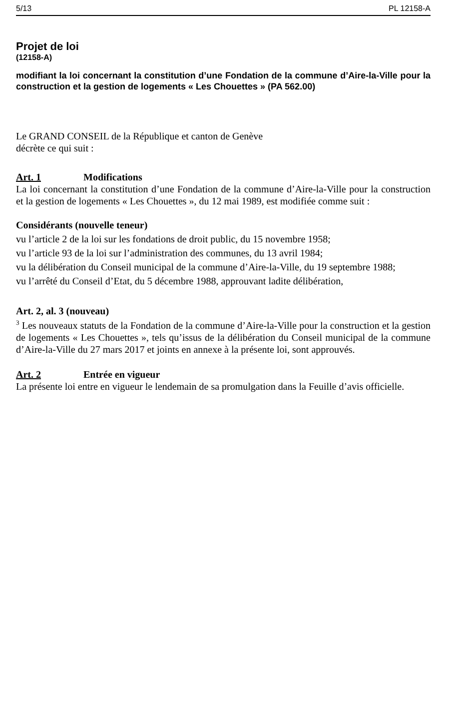5/13 PL 12158-A
Projet de loi
(12158-A)
modifiant la loi concernant la constitution d’une Fondation de la commune d’Aire-la-Ville pour la construction et la gestion de logements « Les Chouettes » (PA 562.00)
Le GRAND CONSEIL de la République et canton de Genève
décrète ce qui suit :
Art. 1 Modifications
La loi concernant la constitution d’une Fondation de la commune d’Aire-la-Ville pour la construction et la gestion de logements « Les Chouettes », du 12 mai 1989, est modifiée comme suit :
Considérants (nouvelle teneur)
vu l’article 2 de la loi sur les fondations de droit public, du 15 novembre 1958;
vu l’article 93 de la loi sur l’administration des communes, du 13 avril 1984;
vu la délibération du Conseil municipal de la commune d’Aire-la-Ville, du 19 septembre 1988;
vu l’arrêté du Conseil d’Etat, du 5 décembre 1988, approuvant ladite délibération,
Art. 2, al. 3 (nouveau)
<sup>3</sup> Les nouveaux statuts de la Fondation de la commune d’Aire-la-Ville pour la construction et la gestion de logements « Les Chouettes », tels qu’issus de la délibération du Conseil municipal de la commune d’Aire-la-Ville du 27 mars 2017 et joints en annexe à la présente loi, sont approuvés.
Art. 2 Entrée en vigueur
La présente loi entre en vigueur le lendemain de sa promulgation dans la Feuille d’avis officielle.